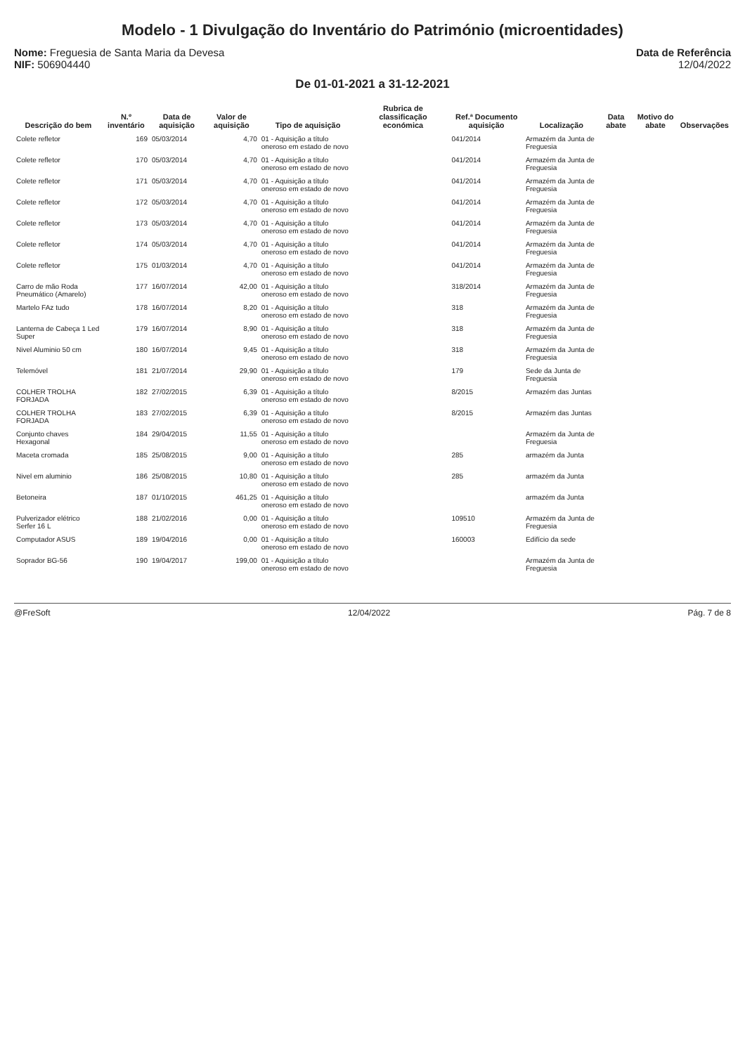Modelo - 1 Divulgação do Inventário do Património (microentidades)
Nome: Freguesia de Santa Maria da Devesa
NIF: 506904440
Data de Referência
12/04/2022
De 01-01-2021 a 31-12-2021
| Descrição do bem | N.º inventário | Data de aquisição | Valor de aquisição | Tipo de aquisição | Rubrica de classificação económica | Ref.ª Documento aquisição | Localização | Data abate | Motivo do abate | Observações |
| --- | --- | --- | --- | --- | --- | --- | --- | --- | --- | --- |
| Colete refletor | 169 | 05/03/2014 | 4,70 | 01 - Aquisição a título oneroso em estado de novo | | 041/2014 | Armazém da Junta de Freguesia | | | |
| Colete refletor | 170 | 05/03/2014 | 4,70 | 01 - Aquisição a título oneroso em estado de novo | | 041/2014 | Armazém da Junta de Freguesia | | | |
| Colete refletor | 171 | 05/03/2014 | 4,70 | 01 - Aquisição a título oneroso em estado de novo | | 041/2014 | Armazém da Junta de Freguesia | | | |
| Colete refletor | 172 | 05/03/2014 | 4,70 | 01 - Aquisição a título oneroso em estado de novo | | 041/2014 | Armazém da Junta de Freguesia | | | |
| Colete refletor | 173 | 05/03/2014 | 4,70 | 01 - Aquisição a título oneroso em estado de novo | | 041/2014 | Armazém da Junta de Freguesia | | | |
| Colete refletor | 174 | 05/03/2014 | 4,70 | 01 - Aquisição a título oneroso em estado de novo | | 041/2014 | Armazém da Junta de Freguesia | | | |
| Colete refletor | 175 | 01/03/2014 | 4,70 | 01 - Aquisição a título oneroso em estado de novo | | 041/2014 | Armazém da Junta de Freguesia | | | |
| Carro de mão Roda Pneumático (Amarelo) | 177 | 16/07/2014 | 42,00 | 01 - Aquisição a título oneroso em estado de novo | | 318/2014 | Armazém da Junta de Freguesia | | | |
| Martelo FAz tudo | 178 | 16/07/2014 | 8,20 | 01 - Aquisição a título oneroso em estado de novo | | 318 | Armazém da Junta de Freguesia | | | |
| Lanterna de Cabeça 1 Led Super | 179 | 16/07/2014 | 8,90 | 01 - Aquisição a título oneroso em estado de novo | | 318 | Armazém da Junta de Freguesia | | | |
| Nivel Aluminio 50 cm | 180 | 16/07/2014 | 9,45 | 01 - Aquisição a título oneroso em estado de novo | | 318 | Armazém da Junta de Freguesia | | | |
| Telemóvel | 181 | 21/07/2014 | 29,90 | 01 - Aquisição a título oneroso em estado de novo | | 179 | Sede da Junta de Freguesia | | | |
| COLHER TROLHA FORJADA | 182 | 27/02/2015 | 6,39 | 01 - Aquisição a título oneroso em estado de novo | | 8/2015 | Armazém das Juntas | | | |
| COLHER TROLHA FORJADA | 183 | 27/02/2015 | 6,39 | 01 - Aquisição a título oneroso em estado de novo | | 8/2015 | Armazém das Juntas | | | |
| Conjunto chaves Hexagonal | 184 | 29/04/2015 | 11,55 | 01 - Aquisição a título oneroso em estado de novo | | | Armazém da Junta de Freguesia | | | |
| Maceta cromada | 185 | 25/08/2015 | 9,00 | 01 - Aquisição a título oneroso em estado de novo | | 285 | armazém da Junta | | | |
| Nivel em aluminio | 186 | 25/08/2015 | 10,80 | 01 - Aquisição a título oneroso em estado de novo | | 285 | armazém da Junta | | | |
| Betoneira | 187 | 01/10/2015 | 461,25 | 01 - Aquisição a título oneroso em estado de novo | | | armazém da Junta | | | |
| Pulverizador elétrico Serfer 16 L | 188 | 21/02/2016 | 0,00 | 01 - Aquisição a título oneroso em estado de novo | | 109510 | Armazém da Junta de Freguesia | | | |
| Computador ASUS | 189 | 19/04/2016 | 0,00 | 01 - Aquisição a título oneroso em estado de novo | | 160003 | Edifício da sede | | | |
| Soprador BG-56 | 190 | 19/04/2017 | 199,00 | 01 - Aquisição a título oneroso em estado de novo | | | Armazém da Junta de Freguesia | | | |
@FreSoft 12/04/2022 Pág. 7 de 8